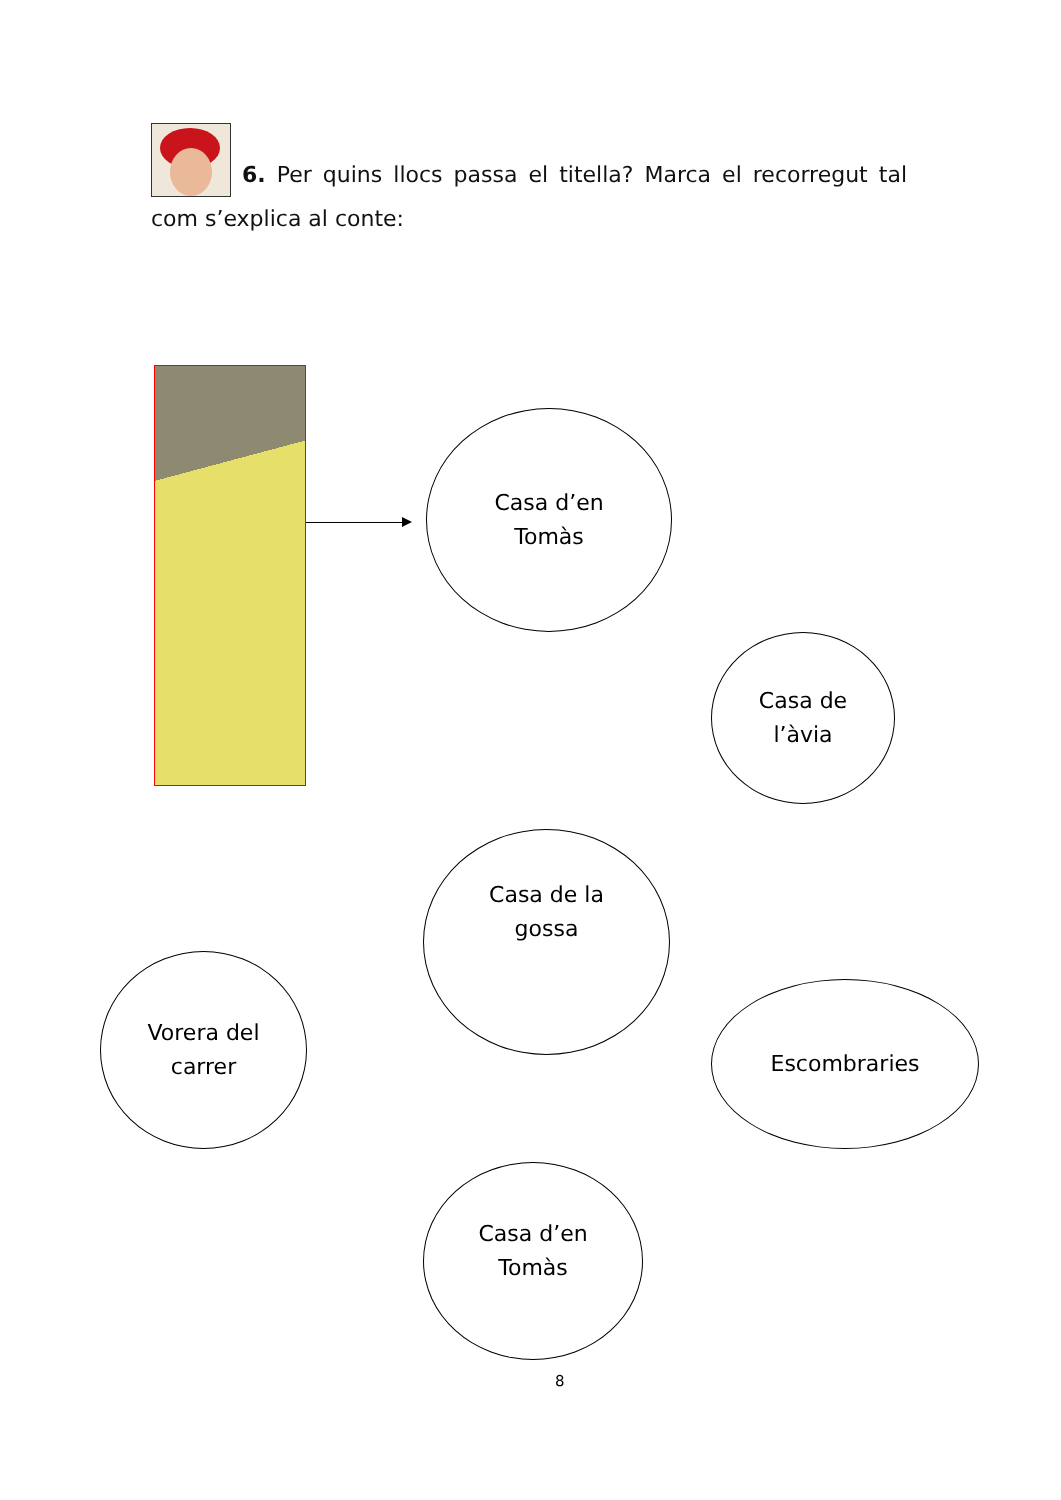6. Per quins llocs passa el titella? Marca el recorregut tal com s’explica al conte:
Casa d’en
Tomàs
Casa de
l’àvia
Casa de la
gossa
Vorera del
carrer
Escombraries
Casa d’en
Tomàs
8